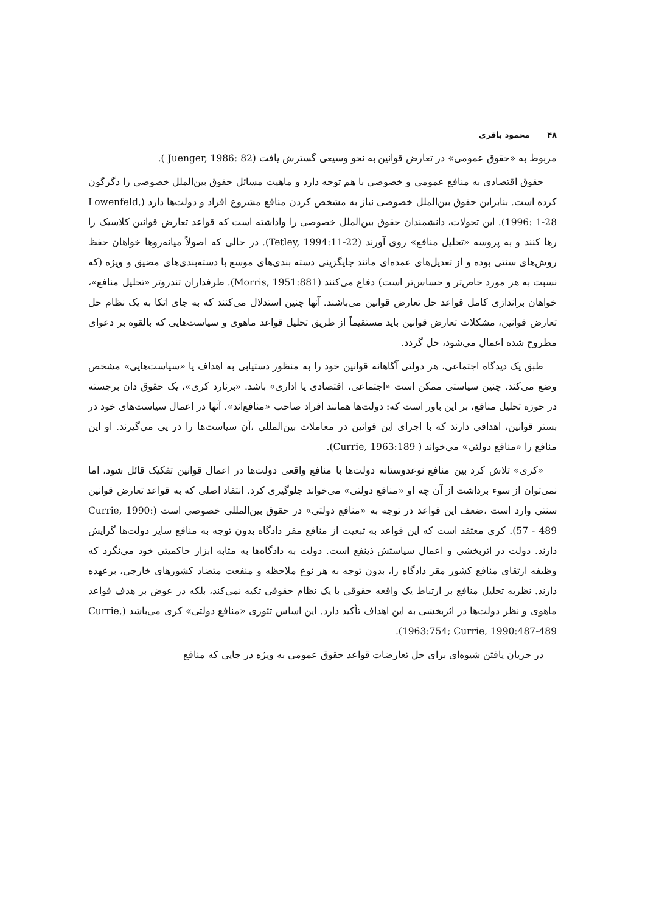۴۸ محمود باقری
مربوط به «حقوق عمومی» در تعارض قوانین به نحو وسیعی گسترش یافت (Juenger, 1986: 82 ).
حقوق اقتصادی به منافع عمومی و خصوصی با هم توجه دارد و ماهیت مسائل حقوق بین‌الملل خصوصی را دگرگون کرده است. بنابراین حقوق بین‌الملل خصوصی نیاز به مشخص کردن منافع مشروع افراد و دولت‌ها دارد (Lowenfeld, 1996: 1-28). این تحولات، دانشمندان حقوق بین‌الملل خصوصی را واداشته است که قواعد تعارض قوانین کلاسیک را رها کنند و به پروسه «تحلیل منافع» روی آورند (Tetley, 1994:11-22). در حالی که اصولاً میانه‌روها خواهان حفظ روش‌های سنتی بوده و از تعدیل‌های عمده‌ای مانند جایگزینی دسته بندی‌های موسع با دسته‌بندی‌های مضیق و ویژه (که نسبت به هر مورد خاص‌تر و حساس‌تر است) دفاع می‌کنند (Morris, 1951:881). طرفداران تندروتر «تحلیل منافع»، خواهان براندازی کامل قواعد حل تعارض قوانین می‌باشند. آنها چنین استدلال می‌کنند که به جای اتکا به یک نظام حل تعارض قوانین، مشکلات تعارض قوانین باید مستقیماً از طریق تحلیل قواعد ماهوی و سیاست‌هایی که بالقوه بر دعوای مطروح شده اعمال می‌شود، حل گردد.
طبق یک دیدگاه اجتماعی، هر دولتی آگاهانه قوانین خود را به منظور دستیابی به اهداف یا «سیاست‌هایی» مشخص وضع می‌کند. چنین سیاستی ممکن است «اجتماعی، اقتصادی یا اداری» باشد. «برنارد کری»، یک حقوق دان برجسته در حوزه تحلیل منافع، بر این باور است که: دولت‌ها همانند افراد صاحب «منافع‌اند». آنها در اعمال سیاست‌های خود در بستر قوانین، اهدافی دارند که با اجرای این قوانین در معاملات بین‌المللی ،آن سیاست‌ها را در پی می‌گیرند. او این منافع را «منافع دولتی» می‌خواند ( Currie, 1963:189).
«کری» تلاش کرد بین منافع نوعدوستانه دولت‌ها با منافع واقعی دولت‌ها در اعمال قوانین تفکیک قائل شود، اما نمی‌توان از سوء برداشت از آن چه او «منافع دولتی» می‌خواند جلوگیری کرد. انتقاد اصلی که به قواعد تعارض قوانین سنتی وارد است ،ضعف این قواعد در توجه به «منافع دولتی» در حقوق بین‌المللی خصوصی است (Currie, 1990: 57 - 489). کری معتقد است که این قواعد به تبعیت از منافع مقر دادگاه بدون توجه به منافع سایر دولت‌ها گرایش دارند. دولت در اثربخشی و اعمال سیاستش ذینفع است. دولت به دادگاه‌ها به مثابه ابزار حاکمیتی خود می‌نگرد که وظیفه ارتقای منافع کشور مقر دادگاه را، بدون توجه به هر نوع ملاحظه و منفعت متضاد کشورهای خارجی، برعهده دارند. نظریه تحلیل منافع بر ارتباط یک واقعه حقوقی با یک نظام حقوقی تکیه نمی‌کند، بلکه در عوض بر هدف قواعد ماهوی و نظر دولت‌ها در اثربخشی به این اهداف تأکید دارد. این اساس تئوری «منافع دولتی» کری می‌باشد (Currie, 1963:754; Currie, 1990:487-489).
در جریان یافتن شیوه‌ای برای حل تعارضات قواعد حقوق عمومی به ویژه در جایی که منافع